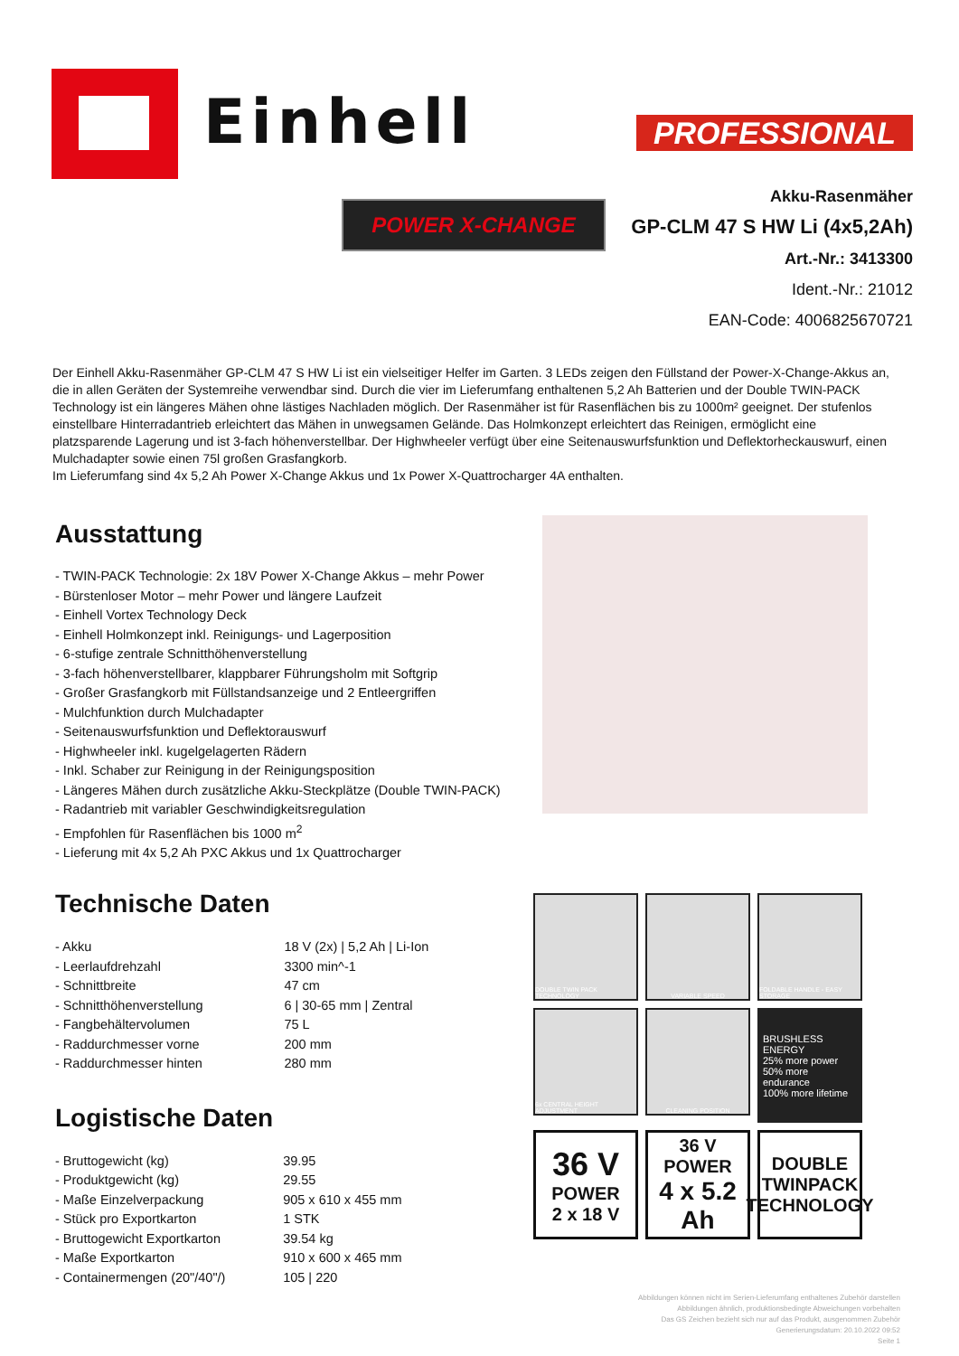Einhell PROFESSIONAL
POWER X-CHANGE
Akku-Rasenmäher
GP-CLM 47 S HW Li (4x5,2Ah)
Art.-Nr.: 3413300
Ident.-Nr.: 21012
EAN-Code: 4006825670721
Der Einhell Akku-Rasenmäher GP-CLM 47 S HW Li ist ein vielseitiger Helfer im Garten. 3 LEDs zeigen den Füllstand der Power-X-Change-Akkus an, die in allen Geräten der Systemreihe verwendbar sind. Durch die vier im Lieferumfang enthaltenen 5,2 Ah Batterien und der Double TWIN-PACK Technology ist ein längeres Mähen ohne lästiges Nachladen möglich. Der Rasenmäher ist für Rasenflächen bis zu 1000m² geeignet. Der stufenlos einstellbare Hinterradantrieb erleichtert das Mähen in unwegsamen Gelände. Das Holmkonzept erleichtert das Reinigen, ermöglicht eine platzsparende Lagerung und ist 3-fach höhenverstellbar. Der Highwheeler verfügt über eine Seitenauswurfsfunktion und Deflektorheckauswurf, einen Mulchadapter sowie einen 75l großen Grasfangkorb.
Im Lieferumfang sind 4x 5,2 Ah Power X-Change Akkus und 1x Power X-Quattrocharger 4A enthalten.
Ausstattung
- TWIN-PACK Technologie: 2x 18V Power X-Change Akkus – mehr Power
- Bürstenloser Motor – mehr Power und längere Laufzeit
- Einhell Vortex Technology Deck
- Einhell Holmkonzept inkl. Reinigungs- und Lagerposition
- 6-stufige zentrale Schnitthöhenverstellung
- 3-fach höhenverstellbarer, klappbarer Führungsholm mit Softgrip
- Großer Grasfangkorb mit Füllstandsanzeige und 2 Entleergriffen
- Mulchfunktion durch Mulchadapter
- Seitenauswurfsfunktion und Deflektorauswurf
- Highwheeler inkl. kugelgelagerten Rädern
- Inkl. Schaber zur Reinigung in der Reinigungsposition
- Längeres Mähen durch zusätzliche Akku-Steckplätze (Double TWIN-PACK)
- Radantrieb mit variabler Geschwindigkeitsregulation
- Empfohlen für Rasenflächen bis 1000 m<sup>2</sup>
- Lieferung mit 4x 5,2 Ah PXC Akkus und 1x Quattrocharger
Technische Daten
| - Akku | 18 V (2x) / 5,2 Ah / Li-Ion |
| - Leerlaufdrehzahl | 3300 min^-1 |
| - Schnittbreite | 47 cm |
| - Schnitthöhenverstellung | 6 / 30-65 mm / Zentral |
| - Fangbehältervolumen | 75 L |
| - Raddurchmesser vorne | 200 mm |
| - Raddurchmesser hinten | 280 mm |
Logistische Daten
| - Bruttogewicht (kg) | 39.95 |
| - Produktgewicht (kg) | 29.55 |
| - Maße Einzelverpackung | 905 x 610 x 455 mm |
| - Stück pro Exportkarton | 1 STK |
| - Bruttogewicht Exportkarton | 39.54 kg |
| - Maße Exportkarton | 910 x 600 x 465 mm |
| - Containermengen (20"/40"/) | 105 / 220 |
DOUBLE TWIN PACK TECHNOLOGY
VARIABLE SPEED
FOLDABLE HANDLE - EASY STORAGE
6x CENTRAL HEIGHT ADJUSTMENT
CLEANING POSITION
BRUSHLESS ENERGY
25% more power
50% more endurance
100% more lifetime
36 V
POWER
2 x 18 V
36 V POWER
4 x 5.2 Ah
DOUBLE
TWINPACK
TECHNOLOGY
Abbildungen können nicht im Serien-Lieferumfang enthaltenes Zubehör darstellen
Abbildungen ähnlich, produktionsbedingte Abweichungen vorbehalten
Das GS Zeichen bezieht sich nur auf das Produkt, ausgenommen Zubehör
Generierungsdatum: 20.10.2022 09:52
Seite 1